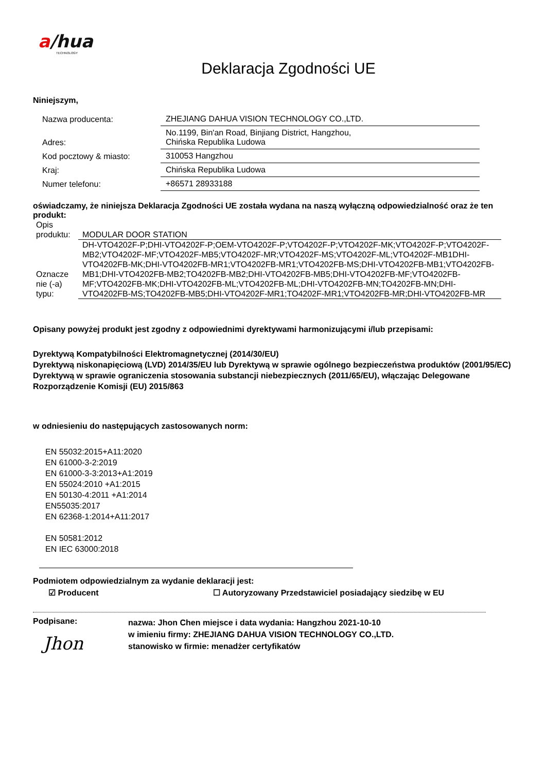a/hua
TECHNOLOGY
Deklaracja Zgodności UE
Niniejszym,
| Nazwa producenta: | ZHEJIANG DAHUA VISION TECHNOLOGY CO.,LTD. |
| Adres: | No.1199, Bin'an Road, Binjiang District, Hangzhou, Chińska Republika Ludowa |
| Kod pocztowy & miasto: | 310053 Hangzhou |
| Kraj: | Chińska Republika Ludowa |
| Numer telefonu: | +86571 28933188 |
oświadczamy, że niniejsza Deklaracja Zgodności UE została wydana na naszą wyłączną odpowiedzialność oraz że ten produkt:
| Opis produktu: | MODULAR DOOR STATION |
| Oznacze nie (-a) typu: | DH-VTO4202F-P;DHI-VTO4202F-P;OEM-VTO4202F-P;VTO4202F-P;VTO4202F-MK;VTO4202F-P;VTO4202F-MB2;VTO4202F-MF;VTO4202F-MB5;VTO4202F-MR;VTO4202F-MS;VTO4202F-ML;VTO4202F-MB1DHI-VTO4202FB-MK;DHI-VTO4202FB-MR1;VTO4202FB-MR1;VTO4202FB-MS;DHI-VTO4202FB-MB1;VTO4202FB-MB1;DHI-VTO4202FB-MB2;TO4202FB-MB2;DHI-VTO4202FB-MB5;DHI-VTO4202FB-MF;VTO4202FB-MF;VTO4202FB-MK;DHI-VTO4202FB-ML;VTO4202FB-ML;DHI-VTO4202FB-MN;TO4202FB-MN;DHI-VTO4202FB-MS;TO4202FB-MB5;DHI-VTO4202F-MR1;TO4202F-MR1;VTO4202FB-MR;DHI-VTO4202FB-MR |
Opisany powyżej produkt jest zgodny z odpowiednimi dyrektywami harmonizującymi i/lub przepisami:
Dyrektywą Kompatybilności Elektromagnetycznej (2014/30/EU)
Dyrektywą niskonapięciową (LVD) 2014/35/EU lub Dyrektywą w sprawie ogólnego bezpieczeństwa produktów (2001/95/EC)
Dyrektywą w sprawie ograniczenia stosowania substancji niebezpiecznych (2011/65/EU), włączając Delegowane Rozporządzenie Komisji (EU) 2015/863
w odniesieniu do następujących zastosowanych norm:
EN 55032:2015+A11:2020
EN 61000-3-2:2019
EN 61000-3-3:2013+A1:2019
EN 55024:2010 +A1:2015
EN 50130-4:2011 +A1:2014
EN55035:2017
EN 62368-1:2014+A11:2017
EN 50581:2012
EN IEC 63000:2018
Podmiotem odpowiedzialnym za wydanie deklaracji jest:
☑ Producent ☐ Autoryzowany Przedstawiciel posiadający siedzibę w EU
Podpisane:
Jhon
nazwa: Jhon Chen miejsce i data wydania: Hangzhou 2021-10-10
w imieniu firmy: ZHEJIANG DAHUA VISION TECHNOLOGY CO.,LTD.
stanowisko w firmie: menadżer certyfikatów